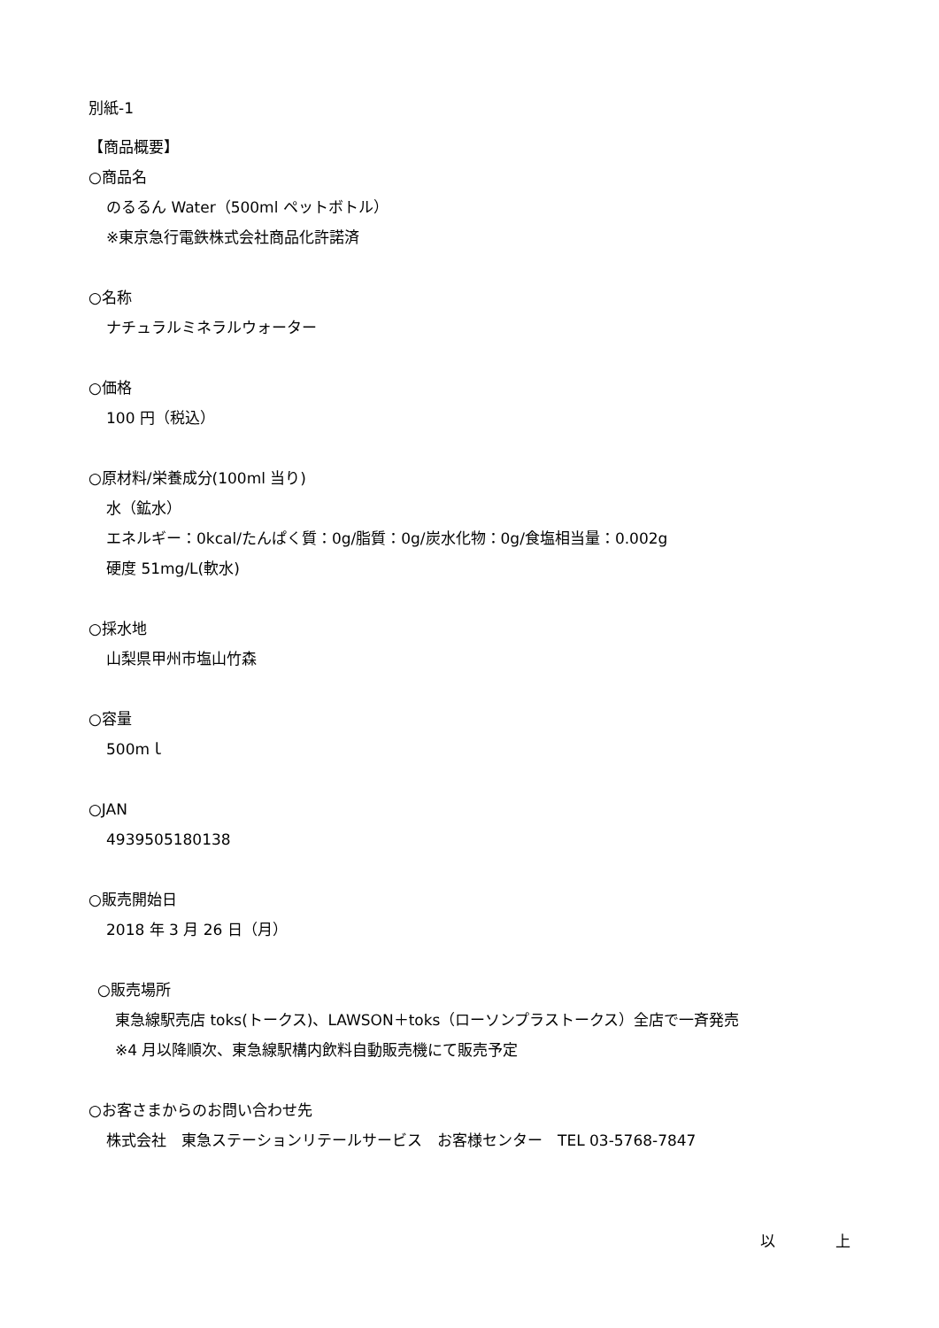別紙-1
【商品概要】
○商品名
のるるん Water（500ml ペットボトル）
※東京急行電鉄株式会社商品化許諾済
○名称
ナチュラルミネラルウォーター
○価格
100 円（税込）
○原材料/栄養成分(100ml 当り)
水（鉱水）
エネルギー：0kcal/たんぱく質：0g/脂質：0g/炭水化物：0g/食塩相当量：0.002g
硬度 51mg/L(軟水)
○採水地
山梨県甲州市塩山竹森
○容量
500mｌ
○JAN
4939505180138
○販売開始日
2018 年 3 月 26 日（月）
○販売場所
東急線駅売店 toks(トークス)、LAWSON＋toks（ローソンプラストークス）全店で一斉発売
※4 月以降順次、東急線駅構内飲料自動販売機にて販売予定
○お客さまからのお問い合わせ先
株式会社　東急ステーションリテールサービス　お客様センター　TEL 03-5768-7847
以　　　　上